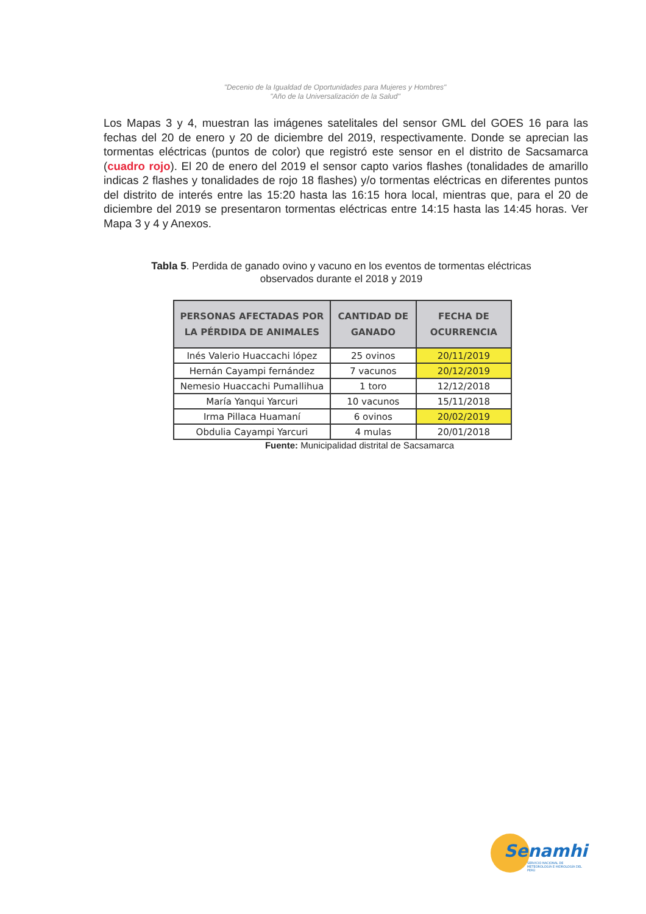"Decenio de la Igualdad de Oportunidades para Mujeres y Hombres"
"Año de la Universalización de la Salud"
Los Mapas 3 y 4, muestran las imágenes satelitales del sensor GML del GOES 16 para las fechas del 20 de enero y 20 de diciembre del 2019, respectivamente. Donde se aprecian las tormentas eléctricas (puntos de color) que registró este sensor en el distrito de Sacsamarca (cuadro rojo). El 20 de enero del 2019 el sensor capto varios flashes (tonalidades de amarillo indicas 2 flashes y tonalidades de rojo 18 flashes) y/o tormentas eléctricas en diferentes puntos del distrito de interés entre las 15:20 hasta las 16:15 hora local, mientras que, para el 20 de diciembre del 2019 se presentaron tormentas eléctricas entre 14:15 hasta las 14:45 horas. Ver Mapa 3 y 4 y Anexos.
Tabla 5. Perdida de ganado ovino y vacuno en los eventos de tormentas eléctricas observados durante el 2018 y 2019
| PERSONAS AFECTADAS POR LA PÉRDIDA DE ANIMALES | CANTIDAD DE GANADO | FECHA DE OCURRENCIA |
| --- | --- | --- |
| Inés Valerio Huaccachi lópez | 25 ovinos | 20/11/2019 |
| Hernán Cayampi fernández | 7 vacunos | 20/12/2019 |
| Nemesio Huaccachi Pumallihua | 1 toro | 12/12/2018 |
| María Yanqui Yarcuri | 10 vacunos | 15/11/2018 |
| Irma Pillaca Huamaní | 6 ovinos | 20/02/2019 |
| Obdulia Cayampi Yarcuri | 4 mulas | 20/01/2018 |
Fuente: Municipalidad distrital de Sacsamarca
Senamhi
SERVICIO NACIONAL DE METEOROLOGÍA E HIDROLOGÍA DEL PERÚ